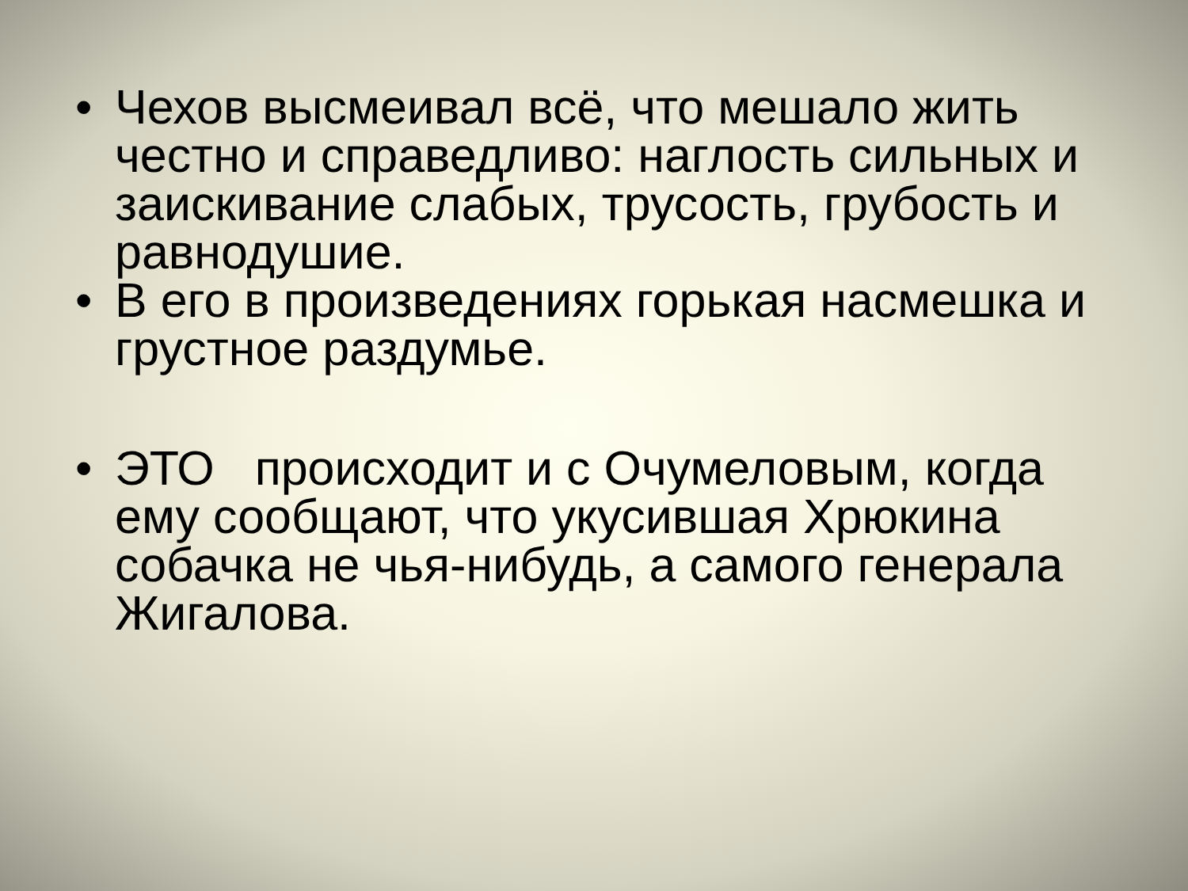• Чехов высмеивал всё, что мешало жить честно и справедливо: наглость сильных и заискивание слабых, трусость, грубость и равнодушие.
• В его в произведениях горькая насмешка и грустное раздумье.
• ЭТО происходит и с Очумеловым, когда ему сообщают, что укусившая Хрюкина собачка не чья-нибудь, а самого генерала Жигалова.